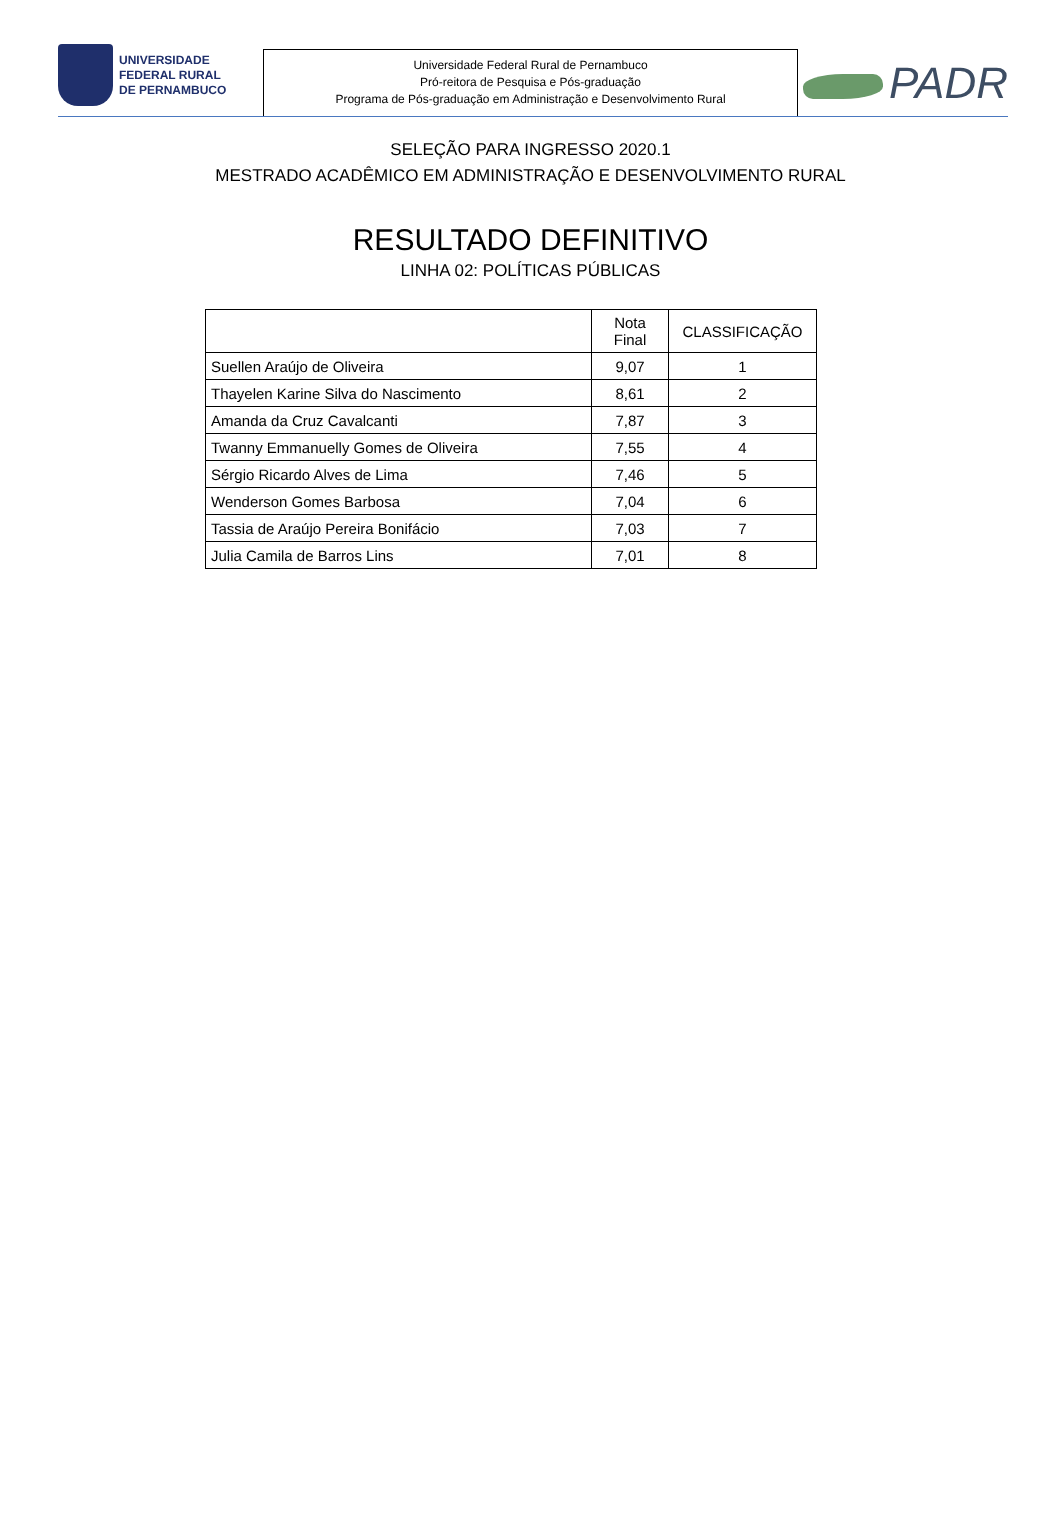UNIVERSIDADE
FEDERAL RURAL
DE PERNAMBUCO
Universidade Federal Rural de Pernambuco
Pró-reitora de Pesquisa e Pós-graduação
Programa de Pós-graduação em Administração e Desenvolvimento Rural
PADR
SELEÇÃO PARA INGRESSO 2020.1
MESTRADO ACADÊMICO EM ADMINISTRAÇÃO E DESENVOLVIMENTO RURAL
RESULTADO DEFINITIVO
LINHA 02: POLÍTICAS PÚBLICAS
| | Nota Final | CLASSIFICAÇÃO |
| --- | --- | --- |
| Suellen Araújo de Oliveira | 9,07 | 1 |
| Thayelen Karine Silva do Nascimento | 8,61 | 2 |
| Amanda da Cruz Cavalcanti | 7,87 | 3 |
| Twanny Emmanuelly Gomes de Oliveira | 7,55 | 4 |
| Sérgio Ricardo Alves de Lima | 7,46 | 5 |
| Wenderson Gomes Barbosa | 7,04 | 6 |
| Tassia de Araújo Pereira Bonifácio | 7,03 | 7 |
| Julia Camila de Barros Lins | 7,01 | 8 |